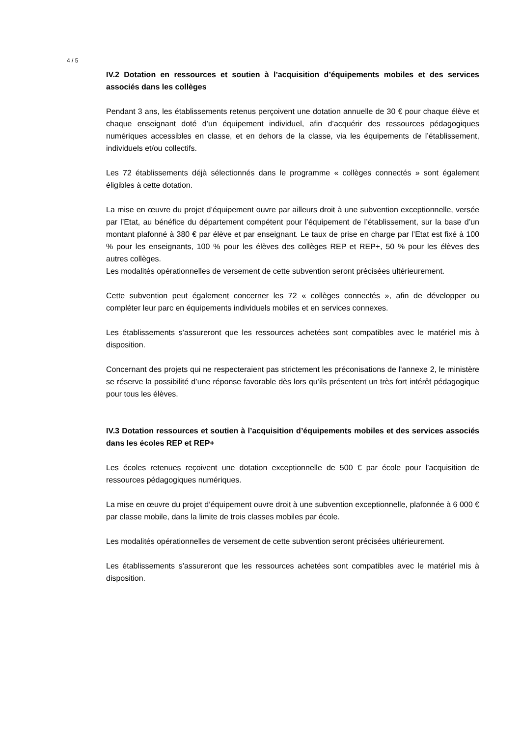4 / 5
IV.2 Dotation en ressources et soutien à l’acquisition d’équipements mobiles et des services associés dans les collèges
Pendant 3 ans, les établissements retenus perçoivent une dotation annuelle de 30 € pour chaque élève et chaque enseignant doté d’un équipement individuel, afin d’acquérir des ressources pédagogiques numériques accessibles en classe, et en dehors de la classe, via les équipements de l’établissement, individuels et/ou collectifs.
Les 72 établissements déjà sélectionnés dans le programme « collèges connectés » sont également éligibles à cette dotation.
La mise en œuvre du projet d’équipement ouvre par ailleurs droit à une subvention exceptionnelle, versée par l’Etat, au bénéfice du département compétent pour l’équipement de l’établissement, sur la base d’un montant plafonné à 380 € par élève et par enseignant. Le taux de prise en charge par l’Etat est fixé à 100 % pour les enseignants, 100 % pour les élèves des collèges REP et REP+, 50 % pour les élèves des autres collèges.
Les modalités opérationnelles de versement de cette subvention seront précisées ultérieurement.
Cette subvention peut également concerner les 72 « collèges connectés », afin de développer ou compléter leur parc en équipements individuels mobiles et en services connexes.
Les établissements s’assureront que les ressources achetées sont compatibles avec le matériel mis à disposition.
Concernant des projets qui ne respecteraient pas strictement les préconisations de l'annexe 2, le ministère se réserve la possibilité d’une réponse favorable dès lors qu’ils présentent un très fort intérêt pédagogique pour tous les élèves.
IV.3 Dotation ressources et soutien à l’acquisition d’équipements mobiles et des services associés dans les écoles REP et REP+
Les écoles retenues reçoivent une dotation exceptionnelle de 500 € par école pour l’acquisition de ressources pédagogiques numériques.
La mise en œuvre du projet d’équipement ouvre droit à une subvention exceptionnelle, plafonnée à 6 000 € par classe mobile, dans la limite de trois classes mobiles par école.
Les modalités opérationnelles de versement de cette subvention seront précisées ultérieurement.
Les établissements s’assureront que les ressources achetées sont compatibles avec le matériel mis à disposition.